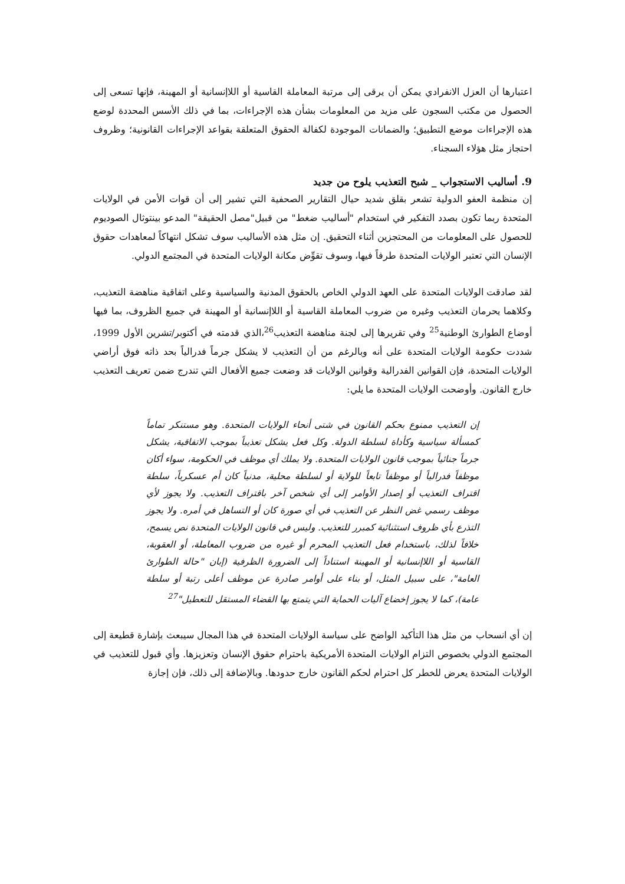اعتبارها أن العزل الانفرادي يمكن أن يرقى إلى مرتبة المعاملة القاسية أو اللاإنسانية أو المهينة، فإنها تسعى إلى الحصول من مكتب السجون على مزيد من المعلومات بشأن هذه الإجراءات، بما في ذلك الأسس المحددة لوضع هذه الإجراءات موضع التطبيق؛ والضمانات الموجودة لكفالة الحقوق المتعلقة بقواعد الإجراءات القانونية؛ وظروف احتجاز مثل هؤلاء السجناء.
9. أساليب الاستجواب _ شبح التعذيب يلوح من جديد
إن منظمة العفو الدولية تشعر بقلق شديد حيال التقارير الصحفية التي تشير إلى أن قوات الأمن في الولايات المتحدة ربما تكون بصدد التفكير في استخدام "أساليب ضغط" من قبيل"مصل الحقيقة" المدعو بينتوثال الصوديوم للحصول على المعلومات من المحتجزين أثناء التحقيق. إن مثل هذه الأساليب سوف تشكل انتهاكاً لمعاهدات حقوق الإنسان التي تعتبر الولايات المتحدة طرفاً فيها، وسوف تقوِّض مكانة الولايات المتحدة في المجتمع الدولي.
لقد صادقت الولايات المتحدة على العهد الدولي الخاص بالحقوق المدنية والسياسية وعلى اتفاقية مناهضة التعذيب، وكلاهما يحرمان التعذيب وغيره من ضروب المعاملة القاسية أو اللاإنسانية أو المهينة في جميع الظروف، بما فيها أوضاع الطوارئ الوطنية<sup>25</sup> وفي تقريرها إلى لجنة مناهضة التعذيب<sup>26</sup>،الذي قدمته في أكتوبر/تشرين الأول 1999، شددت حكومة الولايات المتحدة على أنه وبالرغم من أن التعذيب لا يشكل جرماً فدرالياً بحد ذاته فوق أراضي الولايات المتحدة، فإن القوانين الفدرالية وقوانين الولايات قد وضعت جميع الأفعال التي تندرج ضمن تعريف التعذيب خارج القانون. وأوضحت الولايات المتحدة ما يلي:
إن التعذيب ممنوع بحكم القانون في شتى أنحاء الولايات المتحدة. وهو مستنكر تماماً كمسألة سياسية وكأداة لسلطة الدولة. وكل فعل يشكل تعذيباً بموجب الاتفاقية، يشكل جرماً جنائياً بموجب قانون الولايات المتحدة. ولا يملك أي موظف في الحكومة، سواء أكان موظفاً فدرالياً أو موظفاً تابعاً للولاية أو لسلطة محلية، مدنياً كان أم عسكرياً، سلطة اقتراف التعذيب أو إصدار الأوامر إلى أي شخص آخر باقتراف التعذيب. ولا يجوز لأي موظف رسمي غض النظر عن التعذيب في أي صورة كان أو التساهل في أمره. ولا يجوز التذرع بأي ظروف استثنائية كمبرر للتعذيب. وليس في قانون الولايات المتحدة نص يسمح، خلافاً لذلك، باستخدام فعل التعذيب المحرم أو غيره من ضروب المعاملة، أو العقوبة، القاسية أو اللاإنسانية أو المهينة استناداً إلى الضرورة الظرفية (إبان "حالة الطوارئ العامة"، على سبيل المثل، أو بناء على أوامر صادرة عن موظف أعلى رتبة أو سلطة عامة)، كما لا يجوز إخضاع آليات الحماية التي يتمتع بها القضاء المستقل للتعطيل"<sup>27</sup>
إن أي انسحاب من مثل هذا التأكيد الواضح على سياسة الولايات المتحدة في هذا المجال سيبعث بإشارة قطيعة إلى المجتمع الدولي بخصوص التزام الولايات المتحدة الأمريكية باحترام حقوق الإنسان وتعزيزها. وأي قبول للتعذيب في الولايات المتحدة يعرض للخطر كل احترام لحكم القانون خارج حدودها. وبالإضافة إلى ذلك، فإن إجازة